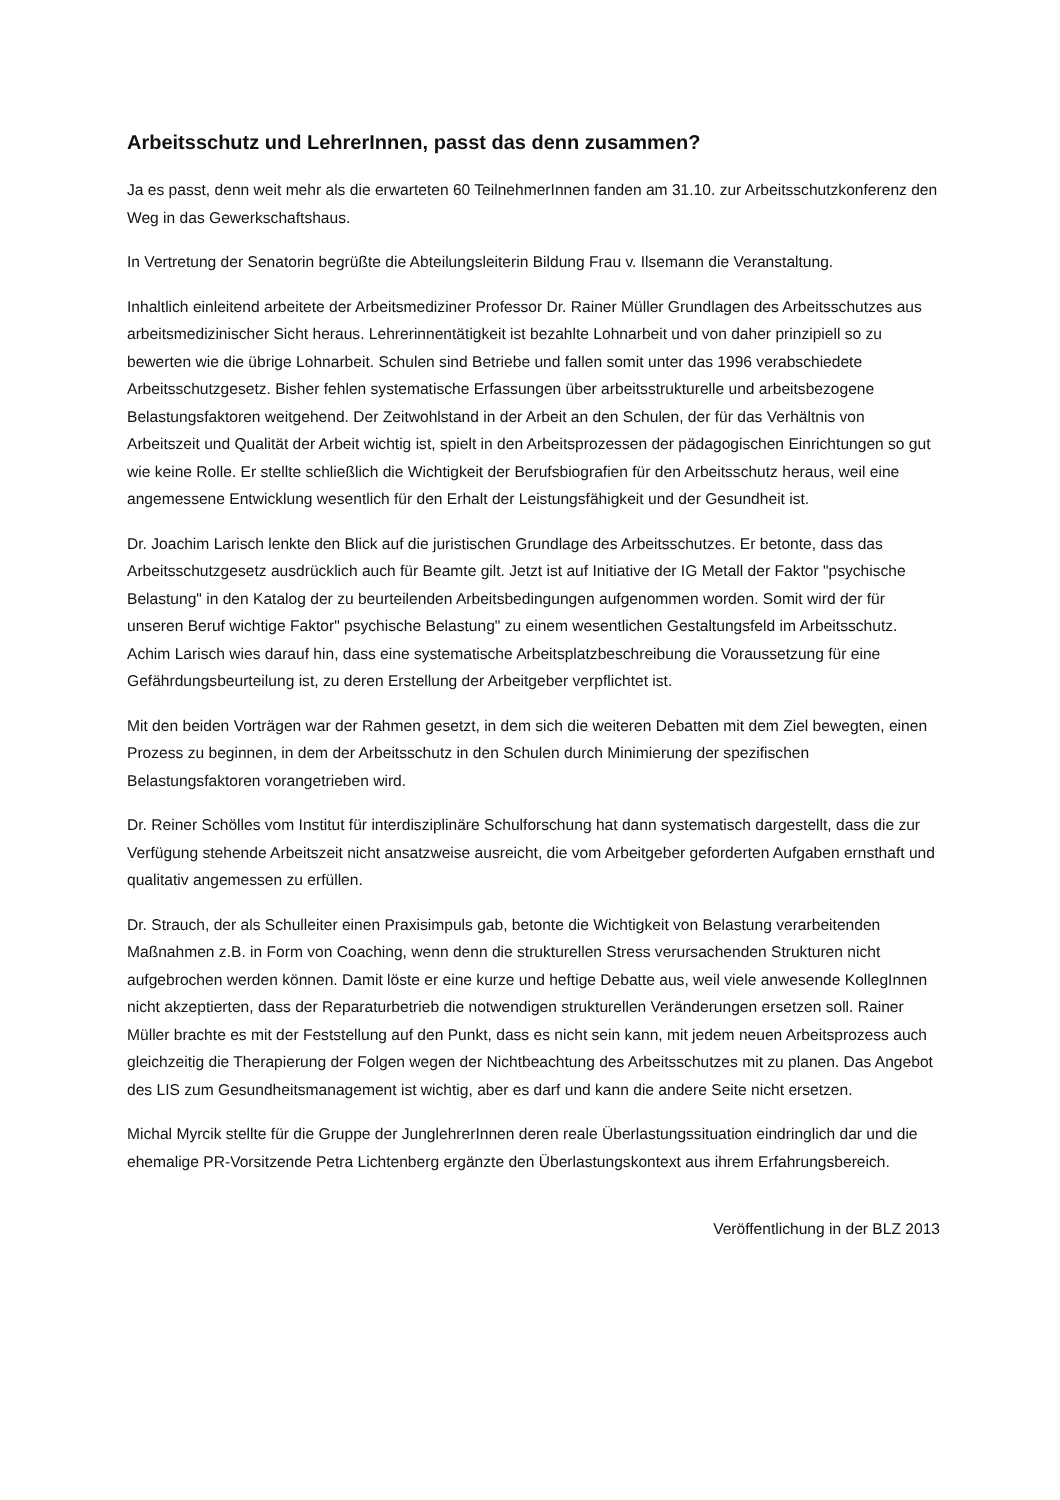Arbeitsschutz und LehrerInnen, passt das denn zusammen?
Ja es passt, denn weit mehr als die erwarteten 60 TeilnehmerInnen fanden am 31.10. zur Arbeitsschutzkonferenz den Weg in das Gewerkschaftshaus.
In Vertretung der Senatorin begrüßte die Abteilungsleiterin Bildung Frau v. Ilsemann die Veranstaltung.
Inhaltlich einleitend arbeitete der Arbeitsmediziner Professor Dr. Rainer Müller Grundlagen des Arbeitsschutzes aus arbeitsmedizinischer Sicht heraus. Lehrerinnentätigkeit ist bezahlte Lohnarbeit und von daher prinzipiell so zu bewerten wie die übrige Lohnarbeit. Schulen sind Betriebe und fallen somit unter das 1996 verabschiedete Arbeitsschutzgesetz. Bisher fehlen systematische Erfassungen über arbeitsstrukturelle und arbeitsbezogene Belastungsfaktoren weitgehend. Der Zeitwohlstand in der Arbeit an den Schulen, der für das Verhältnis von Arbeitszeit und Qualität der Arbeit wichtig ist, spielt in den Arbeitsprozessen der pädagogischen Einrichtungen so gut wie keine Rolle. Er stellte schließlich die Wichtigkeit der Berufsbiografien für den Arbeitsschutz heraus, weil eine angemessene Entwicklung wesentlich für den Erhalt der Leistungsfähigkeit und der Gesundheit ist.
Dr. Joachim Larisch lenkte den Blick auf die juristischen Grundlage des Arbeitsschutzes. Er betonte, dass das Arbeitsschutzgesetz ausdrücklich auch für Beamte gilt. Jetzt ist auf Initiative der IG Metall der Faktor "psychische Belastung" in den Katalog der zu beurteilenden Arbeitsbedingungen aufgenommen worden. Somit wird der für unseren Beruf wichtige Faktor" psychische Belastung" zu einem wesentlichen Gestaltungsfeld im Arbeitsschutz. Achim Larisch wies darauf hin, dass eine systematische Arbeitsplatzbeschreibung die Voraussetzung für eine Gefährdungsbeurteilung ist, zu deren Erstellung der Arbeitgeber verpflichtet ist.
Mit den beiden Vorträgen war der Rahmen gesetzt, in dem sich die weiteren Debatten mit dem Ziel bewegten, einen Prozess zu beginnen, in dem der Arbeitsschutz in den Schulen durch Minimierung der spezifischen Belastungsfaktoren vorangetrieben wird.
Dr. Reiner Schölles vom Institut für interdisziplinäre Schulforschung hat dann systematisch dargestellt, dass die zur Verfügung stehende Arbeitszeit nicht ansatzweise ausreicht, die vom Arbeitgeber geforderten Aufgaben ernsthaft und qualitativ angemessen zu erfüllen.
Dr. Strauch, der als Schulleiter einen Praxisimpuls gab, betonte die Wichtigkeit von Belastung verarbeitenden Maßnahmen z.B. in Form von Coaching, wenn denn die strukturellen Stress verursachenden Strukturen nicht aufgebrochen werden können. Damit löste er eine kurze und heftige Debatte aus, weil viele anwesende KollegInnen nicht akzeptierten, dass der Reparaturbetrieb die notwendigen strukturellen Veränderungen ersetzen soll. Rainer Müller brachte es mit der Feststellung auf den Punkt, dass es nicht sein kann, mit jedem neuen Arbeitsprozess auch gleichzeitig die Therapierung der Folgen wegen der Nichtbeachtung des Arbeitsschutzes mit zu planen. Das Angebot des LIS zum Gesundheitsmanagement ist wichtig, aber es darf und kann die andere Seite nicht ersetzen.
Michal Myrcik stellte für die Gruppe der JunglehrerInnen deren reale Überlastungssituation eindringlich dar und die ehemalige PR-Vorsitzende Petra Lichtenberg ergänzte den Überlastungskontext aus ihrem Erfahrungsbereich.
Veröffentlichung in der BLZ 2013